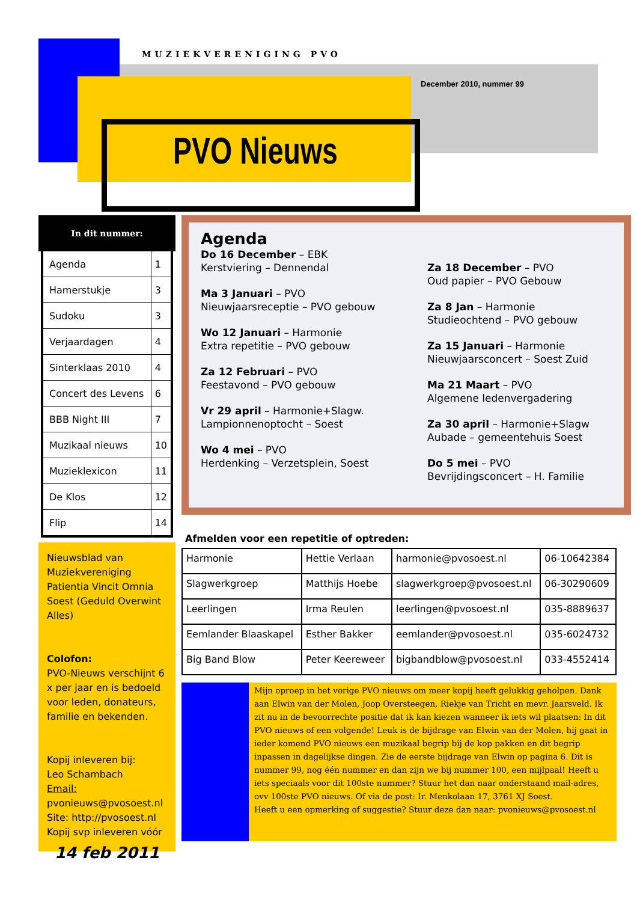MUZIEKVERENIGING PVO
December 2010, nummer 99
PVO Nieuws
In dit nummer:
| Agenda | 1 |
| Hamerstukje | 3 |
| Sudoku | 3 |
| Verjaardagen | 4 |
| Sinterklaas 2010 | 4 |
| Concert des Levens | 6 |
| BBB Night III | 7 |
| Muzikaal nieuws | 10 |
| Muzieklexicon | 11 |
| De Klos | 12 |
| Flip | 14 |
Nieuwsblad van Muziekvereniging Patientia Vincit Omnia Soest (Geduld Overwint Alles)
Colofon:
PVO-Nieuws verschijnt 6 x per jaar en is bedoeld voor leden, donateurs, familie en bekenden.
Kopij inleveren bij:
Leo Schambach
Email:
pvonieuws@pvosoest.nl
Site: http://pvosoest.nl
Kopij svp inleveren vóór
14 feb 2011
Agenda
Do 16 December – EBK
Kerstviering – Dennendal
Ma 3 Januari – PVO
Nieuwjaarsreceptie – PVO gebouw
Wo 12 Januari – Harmonie
Extra repetitie – PVO gebouw
Za 12 Februari – PVO
Feestavond – PVO gebouw
Vr 29 april – Harmonie+Slagw.
Lampionnenoptocht – Soest
Wo 4 mei – PVO
Herdenking – Verzetsplein, Soest
Za 18 December – PVO
Oud papier – PVO Gebouw
Za 8 Jan – Harmonie
Studieochtend – PVO gebouw
Za 15 Januari – Harmonie
Nieuwjaarsconcert – Soest Zuid
Ma 21 Maart – PVO
Algemene ledenvergadering
Za 30 april – Harmonie+Slagw
Aubade – gemeentehuis Soest
Do 5 mei – PVO
Bevrijdingsconcert – H. Familie
Afmelden voor een repetitie of optreden:
| Harmonie | Hettie Verlaan | harmonie@pvosoest.nl | 06-10642384 |
| Slagwerkgroep | Matthijs Hoebe | slagwerkgroep@pvosoest.nl | 06-30290609 |
| Leerlingen | Irma Reulen | leerlingen@pvosoest.nl | 035-8889637 |
| Eemlander Blaaskapel | Esther Bakker | eemlander@pvosoest.nl | 035-6024732 |
| Big Band Blow | Peter Keereweer | bigbandblow@pvosoest.nl | 033-4552414 |
Mijn oproep in het vorige PVO nieuws om meer kopij heeft gelukkig geholpen. Dank aan Elwin van der Molen, Joop Oversteegen, Riekje van Tricht en mevr. Jaarsveld. Ik zit nu in de bevoorrechte positie dat ik kan kiezen wanneer ik iets wil plaatsen: In dit PVO nieuws of een volgende! Leuk is de bijdrage van Elwin van der Molen, hij gaat in ieder komend PVO nieuws een muzikaal begrip bij de kop pakken en dit begrip inpassen in dagelijkse dingen. Zie de eerste bijdrage van Elwin op pagina 6. Dit is nummer 99, nog één nummer en dan zijn we bij nummer 100, een mijlpaal! Heeft u iets speciaals voor dit 100ste nummer? Stuur het dan naar onderstaand mail-adres, ovv 100ste PVO nieuws. Of via de post: Ir. Menkolaan 17, 3761 XJ Soest.
Heeft u een opmerking of suggestie? Stuur deze dan naar: pvonieuws@pvosoest.nl